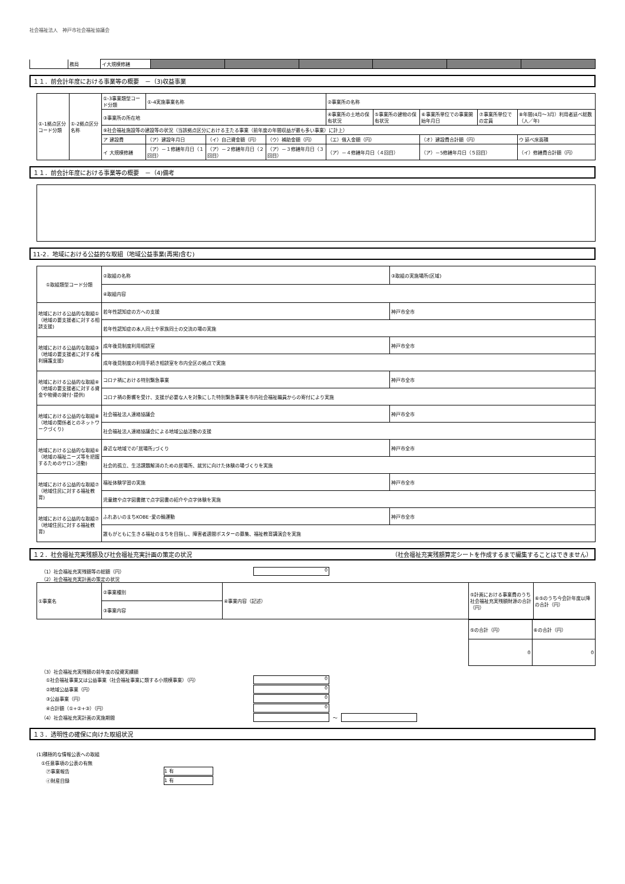社会福祉法人　神戸市社会福祉協議会
| | 務局 | イ大規模修繕 | | | | | | |
１１．前会計年度における事業等の概要　－（3)収益事業
| ①-1拠点区分コード分類 | ①-2拠点区分名称 | ①-3事業類型コード分類 | ①-4実施事業名称 | | | ②事業所の名称 | | | | |
| | | ③事業所の所在地 | | | | ④事業所の土地の保有状況 | ⑤事業所の建物の保有状況 | ⑥事業所単位での事業開始年月日 | ⑦事業所単位での定員 | ⑧年間(4月～3月）利用者延べ総数（人／年) |
| | | ⑨社会福祉施設等の建設等の状況（当該拠点区分における主たる事業（前年度の年間収益が最も多い事業）に計上） | | | | | | | | |
| | | ア 建設費 | （ア）建設年月日 | （イ）自己資金額（円） | （ウ）補助金額（円） | （エ）借入金額（円） | | （オ）建設費合計額（円） | | ウ 延べ床面積 |
| | | イ 大規模修繕 | （ア）－１修繕年月日（１回目） | （ア）－２修繕年月日（２回目） | （ア）－３修繕年月日（３回目） | （ア）－４修繕年月日（４回目） | | （ア）－5修繕年月日（５回目） | | （イ）修繕費合計額（円） |
１１．前会計年度における事業等の概要　－（4)備考
11-2．地域における公益的な取組（地域公益事業(再掲)含む)
| ①取組類型コード分類 | ②取組の名称 | ③取組の実施場所(区域) |
| | ④取組内容 | |
| 地域における公益的な取組①（地域の要支援者に対する相談支援) | 若年性認知症の方への支援 | 神戸市全市 |
| | 若年性認知症の本人同士や家族同士の交流の場の実施 | |
| 地域における公益的な取組③（地域の要支援者に対する権利擁護支援) | 成年後見制度利用相談室 | 神戸市全市 |
| | 成年後見制度の利用手続き相談室を市内全区の拠点で実施 | |
| 地域における公益的な取組④（地域の要支援者に対する資金や物資の貸付･提供) | コロナ禍における特別緊急事業 | 神戸市全市 |
| | コロナ禍の影響を受け、支援が必要な人を対象にした特別緊急事業を市内社会福祉職員からの寄付により実施 | |
| 地域における公益的な取組⑧（地域の関係者とのネットワークづくり) | 社会福祉法人連絡協議会 | 神戸市全市 |
| | 社会福祉法人連絡協議会による地域公益活動の支援 | |
| 地域における公益的な取組⑥（地域の福祉ニーズ等を把握するためのサロン活動) | 身近な地域での｢居場所｣づくり | 神戸市全市 |
| | 社会的孤立、生活課題解消のための居場所、就労に向けた体験の場づくりを実施 | |
| 地域における公益的な取組⑦（地域住民に対する福祉教育) | 福祉体験学習の実施 | 神戸市全市 |
| | 児童館や点字図書館で点字図書の紹介や点字体験を実施 | |
| 地域における公益的な取組⑦（地域住民に対する福祉教育) | ふれあいのまちKOBE･愛の輪運動 | 神戸市全市 |
| | 誰もがともに生きる福祉のまちを目指し、障害者週間ポスターの募集、福祉教育講演会を実施 | |
１２．社会福祉充実残額及び社会福祉充実計画の策定の状況 （社会福祉充実残額算定シートを作成するまで編集することはできません）
（1）社会福祉充実残額等の総額（円） 0
（2）社会福祉充実計画の策定の状況
| ①事業名 | ②事業種別 | ④事業内容（記述） | ⑤計画における事業費のうち社会福祉充実残額財源の合計（円） | ⑥⑤のうち今会計年度以降の合計（円） |
| | ③事業内容 | | | |
| ⑤の合計（円） | ⑥の合計（円） |
| 0 | 0 |
（3）社会福祉充実残額の前年度の投資実績額
①社会福祉事業又は公益事業（社会福祉事業に類する小規模事業）（円） 0
②地域公益事業（円） 0
③公益事業（円） 0
④合計額（①+②+③）（円） 0
（4）社会福祉充実計画の実施期間 ～
１３．透明性の確保に向けた取組状況
(1)積極的な情報公表への取組
①任意事項の公表の有無
㋐事業報告 1 有
㋑財産目録 1 有